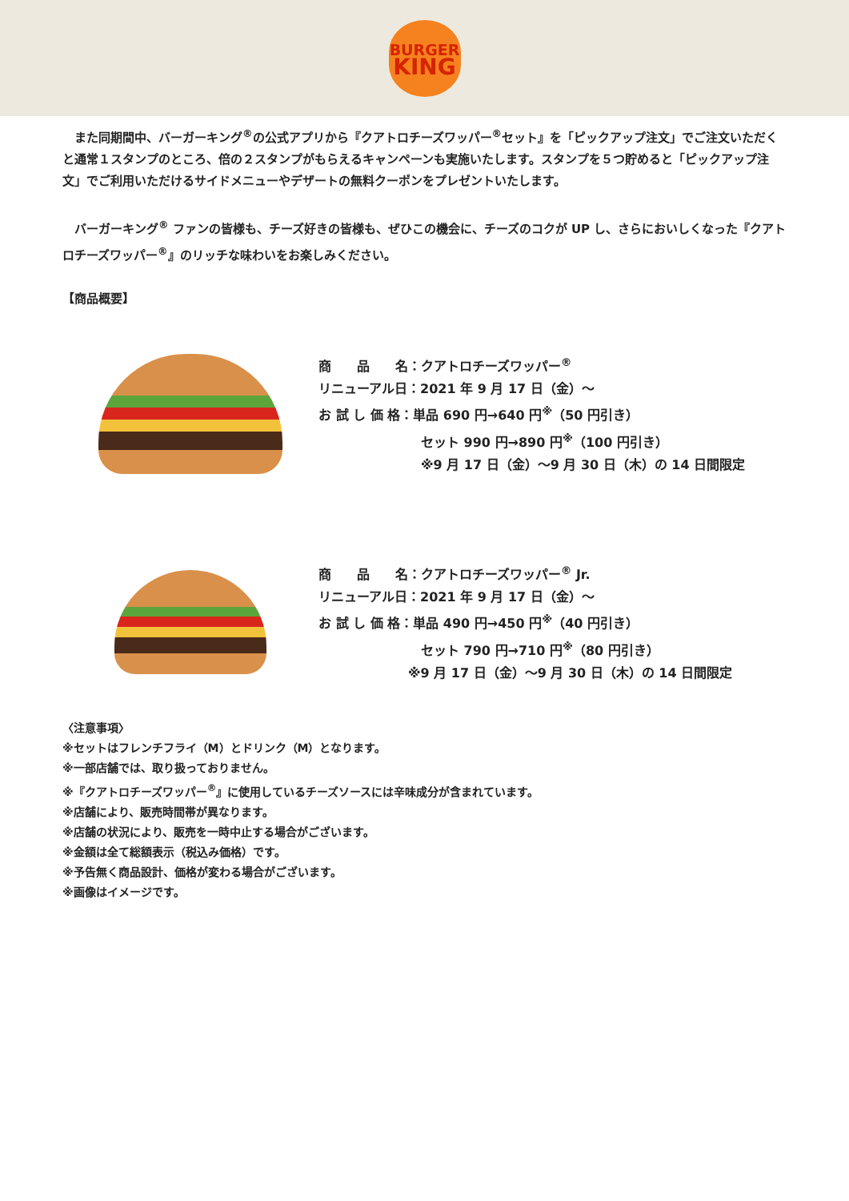BURGER
KING
　また同期間中、バーガーキング<sup>®</sup>の公式アプリから『クアトロチーズワッパー<sup>®</sup>セット』を「ピックアップ注文」でご注文いただくと通常１スタンプのところ、倍の２スタンプがもらえるキャンペーンも実施いたします。スタンプを５つ貯めると「ピックアップ注文」でご利用いただけるサイドメニューやデザートの無料クーポンをプレゼントいたします。
　バーガーキング<sup>®</sup> ファンの皆様も、チーズ好きの皆様も、ぜひこの機会に、チーズのコクが UP し、さらにおいしくなった『クアトロチーズワッパー<sup>®</sup>』のリッチな味わいをお楽しみください。
【商品概要】
商　　品　　名：クアトロチーズワッパー<sup>®</sup>
リニューアル日：2021 年 9 月 17 日（金）～
お 試 し 価 格：単品 690 円→640 円<sup>※</sup>（50 円引き）
　　　　　　　　セット 990 円→890 円<sup>※</sup>（100 円引き）
　　　　　　　　※9 月 17 日（金）～9 月 30 日（木）の 14 日間限定
商　　品　　名：クアトロチーズワッパー<sup>®</sup> Jr.
リニューアル日：2021 年 9 月 17 日（金）～
お 試 し 価 格：単品 490 円→450 円<sup>※</sup>（40 円引き）
　　　　　　　　セット 790 円→710 円<sup>※</sup>（80 円引き）
　　　　　　　※9 月 17 日（金）～9 月 30 日（木）の 14 日間限定
〈注意事項〉
※セットはフレンチフライ（M）とドリンク（M）となります。
※一部店舗では、取り扱っておりません。
※『クアトロチーズワッパー<sup>®</sup>』に使用しているチーズソースには辛味成分が含まれています。
※店舗により、販売時間帯が異なります。
※店舗の状況により、販売を一時中止する場合がございます。
※金額は全て総額表示（税込み価格）です。
※予告無く商品設計、価格が変わる場合がございます。
※画像はイメージです。